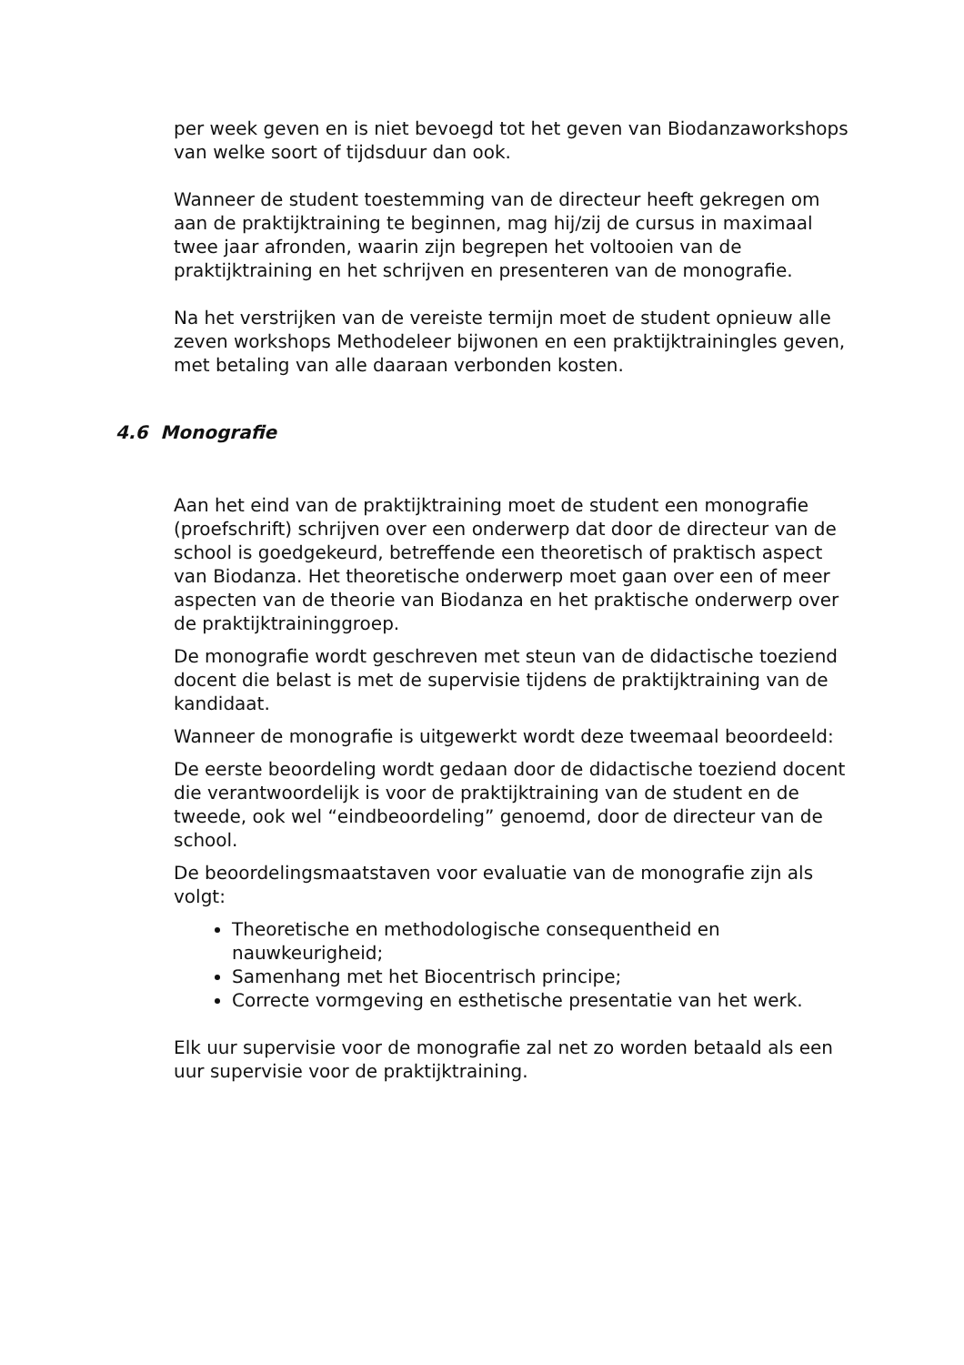per week geven en is niet bevoegd tot het geven van Biodanzaworkshops van welke soort of tijdsduur dan ook.
Wanneer de student toestemming van de directeur heeft gekregen om aan de praktijktraining te beginnen, mag hij/zij de cursus in maximaal twee jaar afronden, waarin zijn begrepen het voltooien van de praktijktraining en het schrijven en presenteren van de monografie.
Na het verstrijken van de vereiste termijn moet de student opnieuw alle zeven workshops Methodeleer bijwonen en een praktijktrainingles geven, met betaling van alle daaraan verbonden kosten.
4.6 Monografie
Aan het eind van de praktijktraining moet de student een monografie (proefschrift) schrijven over een onderwerp dat door de directeur van de school is goedgekeurd, betreffende een theoretisch of praktisch aspect van Biodanza. Het theoretische onderwerp moet gaan over een of meer aspecten van de theorie van Biodanza en het praktische onderwerp over de praktijktraininggroep.
De monografie wordt geschreven met steun van de didactische toeziend docent die belast is met de supervisie tijdens de praktijktraining van de kandidaat.
Wanneer de monografie is uitgewerkt wordt deze tweemaal beoordeeld:
De eerste beoordeling wordt gedaan door de didactische toeziend docent die verantwoordelijk is voor de praktijktraining van de student en de tweede, ook wel “eindbeoordeling” genoemd, door de directeur van de school.
De beoordelingsmaatstaven voor evaluatie van de monografie zijn als volgt:
Theoretische en methodologische consequentheid en nauwkeurigheid;
Samenhang met het Biocentrisch principe;
Correcte vormgeving en esthetische presentatie van het werk.
Elk uur supervisie voor de monografie zal net zo worden betaald als een uur supervisie voor de praktijktraining.